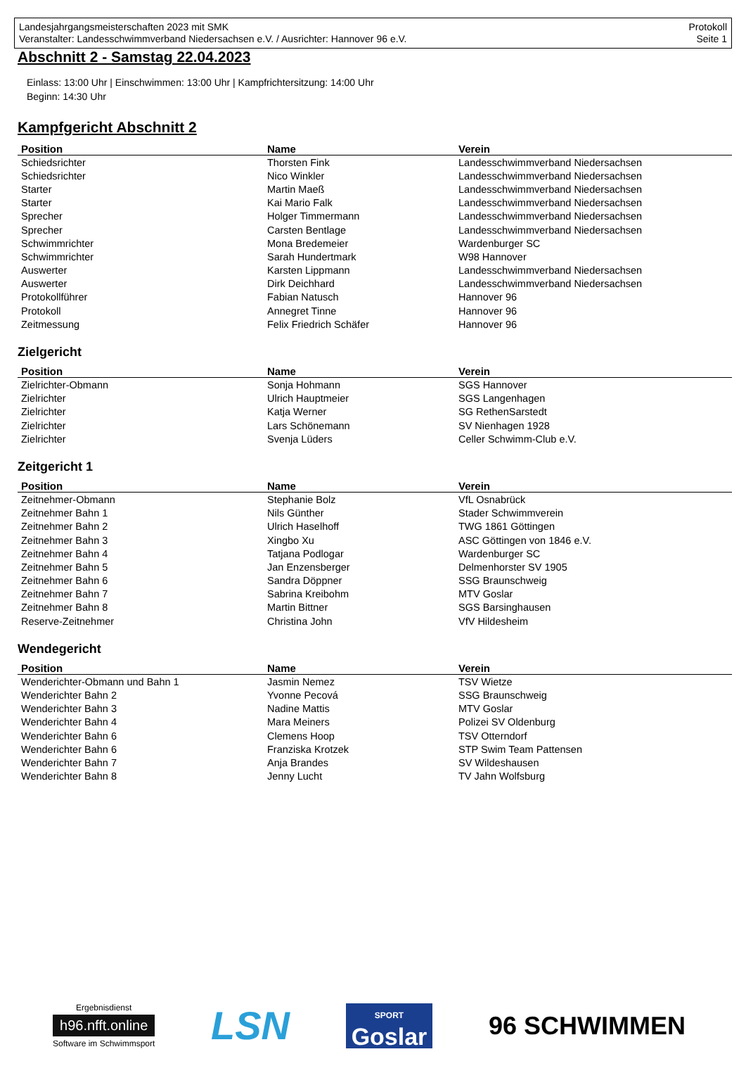Landesjahrgangsmeisterschaften 2023 mit SMK
Veranstalter: Landesschwimmverband Niedersachsen e.V. / Ausrichter: Hannover 96 e.V.
Protokoll
Seite 1
Abschnitt 2 - Samstag 22.04.2023
Einlass: 13:00 Uhr | Einschwimmen: 13:00 Uhr | Kampfrichtersitzung: 14:00 Uhr
Beginn: 14:30 Uhr
Kampfgericht Abschnitt 2
| Position | Name | Verein |
| --- | --- | --- |
| Schiedsrichter | Thorsten Fink | Landesschwimmverband Niedersachsen |
| Schiedsrichter | Nico Winkler | Landesschwimmverband Niedersachsen |
| Starter | Martin Maeß | Landesschwimmverband Niedersachsen |
| Starter | Kai Mario Falk | Landesschwimmverband Niedersachsen |
| Sprecher | Holger Timmermann | Landesschwimmverband Niedersachsen |
| Sprecher | Carsten Bentlage | Landesschwimmverband Niedersachsen |
| Schwimmrichter | Mona Bredemeier | Wardenburger SC |
| Schwimmrichter | Sarah Hundertmark | W98 Hannover |
| Auswerter | Karsten Lippmann | Landesschwimmverband Niedersachsen |
| Auswerter | Dirk Deichhard | Landesschwimmverband Niedersachsen |
| Protokollführer | Fabian Natusch | Hannover 96 |
| Protokoll | Annegret Tinne | Hannover 96 |
| Zeitmessung | Felix Friedrich Schäfer | Hannover 96 |
Zielgericht
| Position | Name | Verein |
| --- | --- | --- |
| Zielrichter-Obmann | Sonja Hohmann | SGS Hannover |
| Zielrichter | Ulrich Hauptmeier | SGS Langenhagen |
| Zielrichter | Katja Werner | SG RethenSarstedt |
| Zielrichter | Lars Schönemann | SV Nienhagen 1928 |
| Zielrichter | Svenja Lüders | Celler Schwimm-Club e.V. |
Zeitgericht 1
| Position | Name | Verein |
| --- | --- | --- |
| Zeitnehmer-Obmann | Stephanie Bolz | VfL Osnabrück |
| Zeitnehmer Bahn 1 | Nils Günther | Stader Schwimmverein |
| Zeitnehmer Bahn 2 | Ulrich Haselhoff | TWG 1861 Göttingen |
| Zeitnehmer Bahn 3 | Xingbo Xu | ASC Göttingen von 1846 e.V. |
| Zeitnehmer Bahn 4 | Tatjana Podlogar | Wardenburger SC |
| Zeitnehmer Bahn 5 | Jan Enzensberger | Delmenhorster SV 1905 |
| Zeitnehmer Bahn 6 | Sandra Döppner | SSG Braunschweig |
| Zeitnehmer Bahn 7 | Sabrina Kreibohm | MTV Goslar |
| Zeitnehmer Bahn 8 | Martin Bittner | SGS Barsinghausen |
| Reserve-Zeitnehmer | Christina John | VfV Hildesheim |
Wendegericht
| Position | Name | Verein |
| --- | --- | --- |
| Wenderichter-Obmann und Bahn 1 | Jasmin Nemez | TSV Wietze |
| Wenderichter Bahn 2 | Yvonne Pecová | SSG Braunschweig |
| Wenderichter Bahn 3 | Nadine Mattis | MTV Goslar |
| Wenderichter Bahn 4 | Mara Meiners | Polizei SV Oldenburg |
| Wenderichter Bahn 6 | Clemens Hoop | TSV Otterndorf |
| Wenderichter Bahn 6 | Franziska Krotzek | STP Swim Team Pattensen |
| Wenderichter Bahn 7 | Anja Brandes | SV Wildeshausen |
| Wenderichter Bahn 8 | Jenny Lucht | TV Jahn Wolfsburg |
Ergebnisdienst
h96.nfft.online
Software im Schwimmsport
LSN
SPORT
Goslar
96 SCHWIMMEN